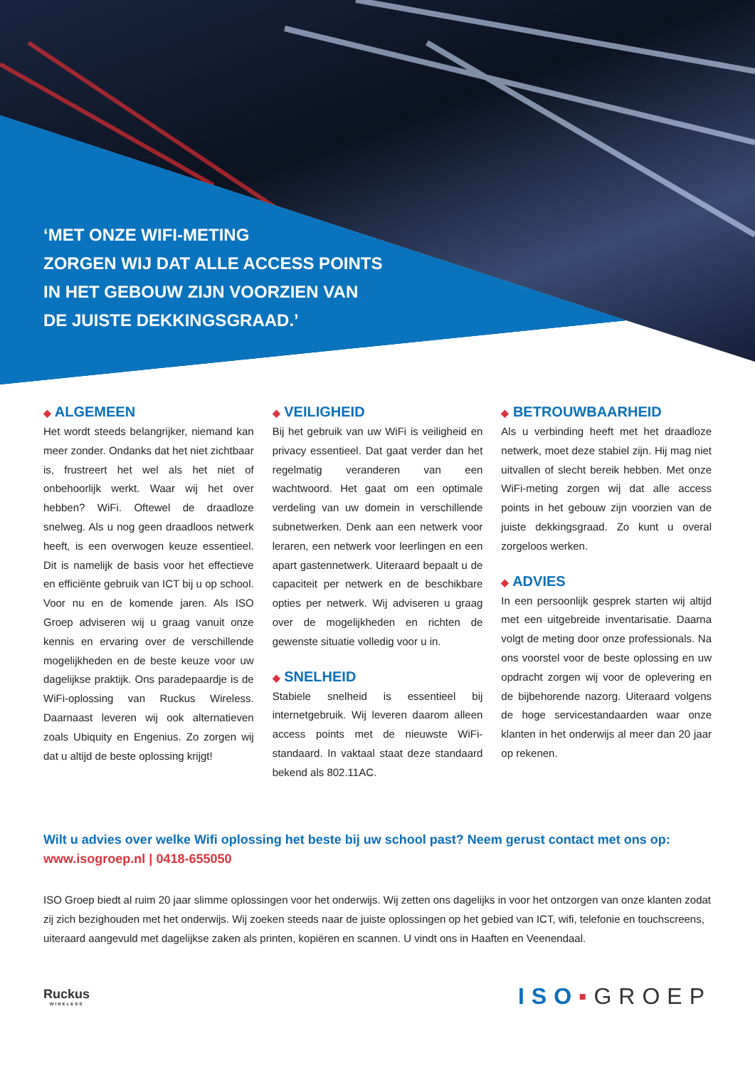‘MET ONZE WIFI-METING
ZORGEN WIJ DAT ALLE ACCESS POINTS
IN HET GEBOUW ZIJN VOORZIEN VAN
DE JUISTE DEKKINGSGRAAD.’
◆ ALGEMEEN
Het wordt steeds belangrijker, niemand kan meer zonder. Ondanks dat het niet zichtbaar is, frustreert het wel als het niet of onbehoorlijk werkt. Waar wij het over hebben? WiFi. Oftewel de draadloze snelweg. Als u nog geen draadloos netwerk heeft, is een overwogen keuze essentieel. Dit is namelijk de basis voor het effectieve en efficiënte gebruik van ICT bij u op school. Voor nu en de komende jaren. Als ISO Groep adviseren wij u graag vanuit onze kennis en ervaring over de verschillende mogelijkheden en de beste keuze voor uw dagelijkse praktijk. Ons paradepaardje is de WiFi-oplossing van Ruckus Wireless. Daarnaast leveren wij ook alternatieven zoals Ubiquity en Engenius. Zo zorgen wij dat u altijd de beste oplossing krijgt!
◆ VEILIGHEID
Bij het gebruik van uw WiFi is veiligheid en privacy essentieel. Dat gaat verder dan het regelmatig veranderen van een wachtwoord. Het gaat om een optimale verdeling van uw domein in verschillende subnetwerken. Denk aan een netwerk voor leraren, een netwerk voor leerlingen en een apart gastennetwerk. Uiteraard bepaalt u de capaciteit per netwerk en de beschikbare opties per netwerk. Wij adviseren u graag over de mogelijkheden en richten de gewenste situatie volledig voor u in.
◆ SNELHEID
Stabiele snelheid is essentieel bij internetgebruik. Wij leveren daarom alleen access points met de nieuwste WiFi-standaard. In vaktaal staat deze standaard bekend als 802.11AC.
◆ BETROUWBAARHEID
Als u verbinding heeft met het draadloze netwerk, moet deze stabiel zijn. Hij mag niet uitvallen of slecht bereik hebben. Met onze WiFi-meting zorgen wij dat alle access points in het gebouw zijn voorzien van de juiste dekkingsgraad. Zo kunt u overal zorgeloos werken.
◆ ADVIES
In een persoonlijk gesprek starten wij altijd met een uitgebreide inventarisatie. Daarna volgt de meting door onze professionals. Na ons voorstel voor de beste oplossing en uw opdracht zorgen wij voor de oplevering en de bijbehorende nazorg. Uiteraard volgens de hoge servicestandaarden waar onze klanten in het onderwijs al meer dan 20 jaar op rekenen.
Wilt u advies over welke Wifi oplossing het beste bij uw school past? Neem gerust contact met ons op:
www.isogroep.nl | 0418-655050
ISO Groep biedt al ruim 20 jaar slimme oplossingen voor het onderwijs. Wij zetten ons dagelijks in voor het ontzorgen van onze klanten zodat zij zich bezighouden met het onderwijs. Wij zoeken steeds naar de juiste oplossingen op het gebied van ICT, wifi, telefonie en touchscreens, uiteraard aangevuld met dagelijkse zaken als printen, kopiëren en scannen. U vindt ons in Haaften en Veenendaal.
Ruckus
WIRELESS
ISO▪GROEP